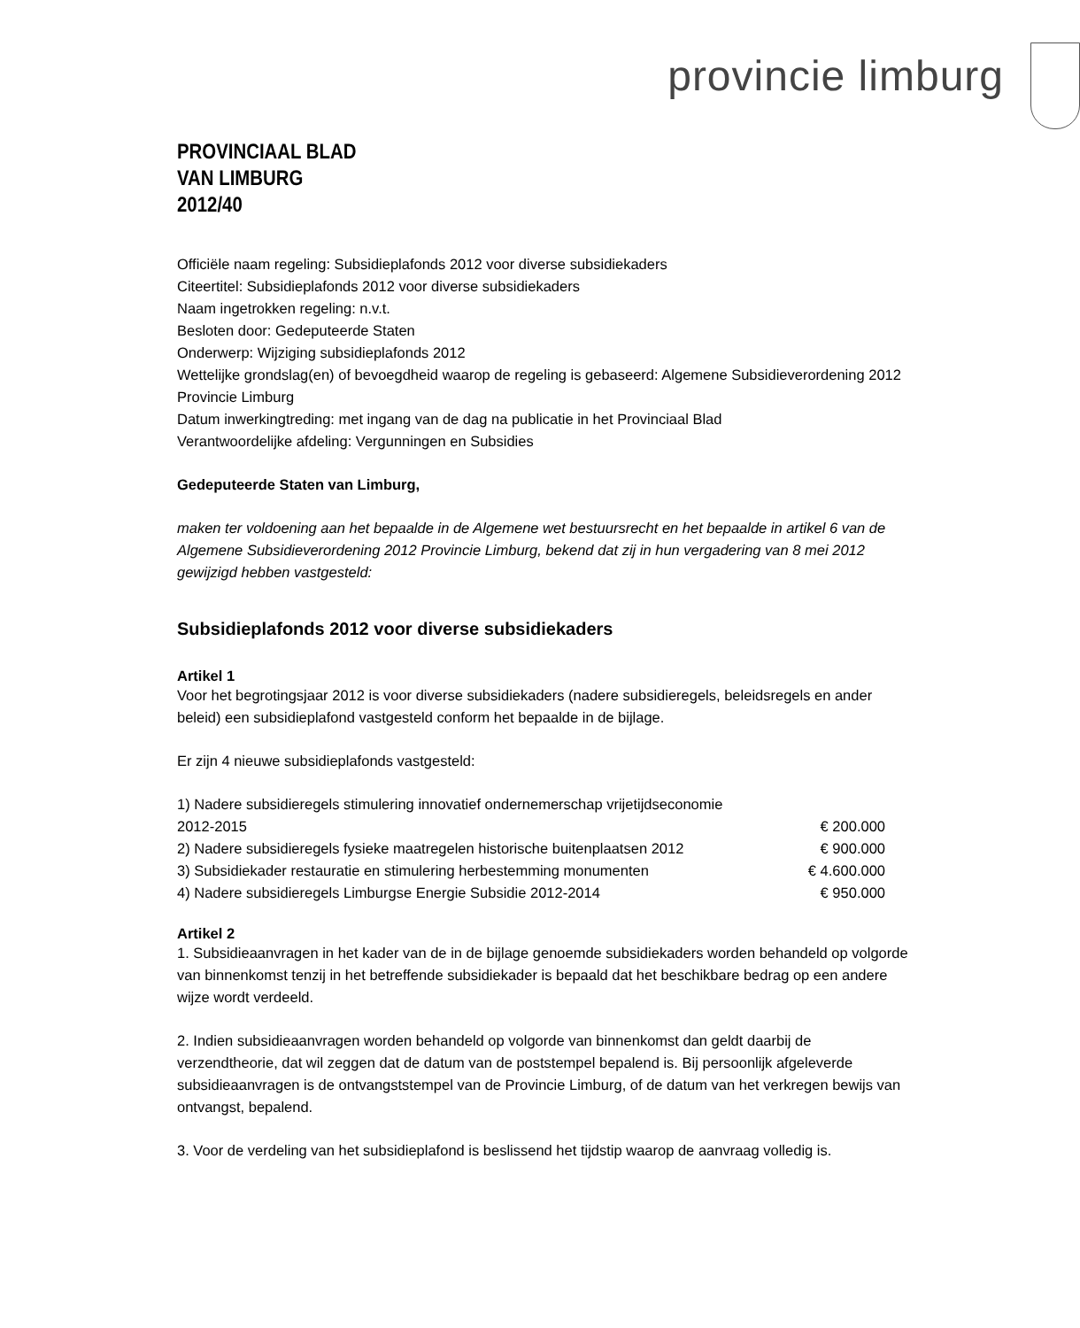provincie limburg
PROVINCIAAL BLAD
VAN LIMBURG
2012/40
Officiële naam regeling: Subsidieplafonds 2012 voor diverse subsidiekaders
Citeertitel: Subsidieplafonds 2012 voor diverse subsidiekaders
Naam ingetrokken regeling: n.v.t.
Besloten door: Gedeputeerde Staten
Onderwerp: Wijziging subsidieplafonds 2012
Wettelijke grondslag(en) of bevoegdheid waarop de regeling is gebaseerd: Algemene Subsidieverordening 2012 Provincie Limburg
Datum inwerkingtreding: met ingang van de dag na publicatie in het Provinciaal Blad
Verantwoordelijke afdeling: Vergunningen en Subsidies
Gedeputeerde Staten van Limburg,
maken ter voldoening aan het bepaalde in de Algemene wet bestuursrecht en het bepaalde in artikel 6 van de Algemene Subsidieverordening 2012 Provincie Limburg, bekend dat zij in hun vergadering van 8 mei 2012 gewijzigd hebben vastgesteld:
Subsidieplafonds 2012 voor diverse subsidiekaders
Artikel 1
Voor het begrotingsjaar 2012 is voor diverse subsidiekaders (nadere subsidieregels, beleidsregels en ander beleid) een subsidieplafond vastgesteld conform het bepaalde in de bijlage.
Er zijn 4 nieuwe subsidieplafonds vastgesteld:
| 1) Nadere subsidieregels stimulering innovatief ondernemerschap vrijetijdseconomie 2012-2015 | € 200.000 |
| 2) Nadere subsidieregels fysieke maatregelen historische buitenplaatsen 2012 | € 900.000 |
| 3) Subsidiekader restauratie en stimulering herbestemming monumenten | € 4.600.000 |
| 4) Nadere subsidieregels Limburgse Energie Subsidie 2012-2014 | € 950.000 |
Artikel 2
1. Subsidieaanvragen in het kader van de in de bijlage genoemde subsidiekaders worden behandeld op volgorde van binnenkomst tenzij in het betreffende subsidiekader is bepaald dat het beschikbare bedrag op een andere wijze wordt verdeeld.
2. Indien subsidieaanvragen worden behandeld op volgorde van binnenkomst dan geldt daarbij de verzendtheorie, dat wil zeggen dat de datum van de poststempel bepalend is. Bij persoonlijk afgeleverde subsidieaanvragen is de ontvangststempel van de Provincie Limburg, of de datum van het verkregen bewijs van ontvangst, bepalend.
3. Voor de verdeling van het subsidieplafond is beslissend het tijdstip waarop de aanvraag volledig is.